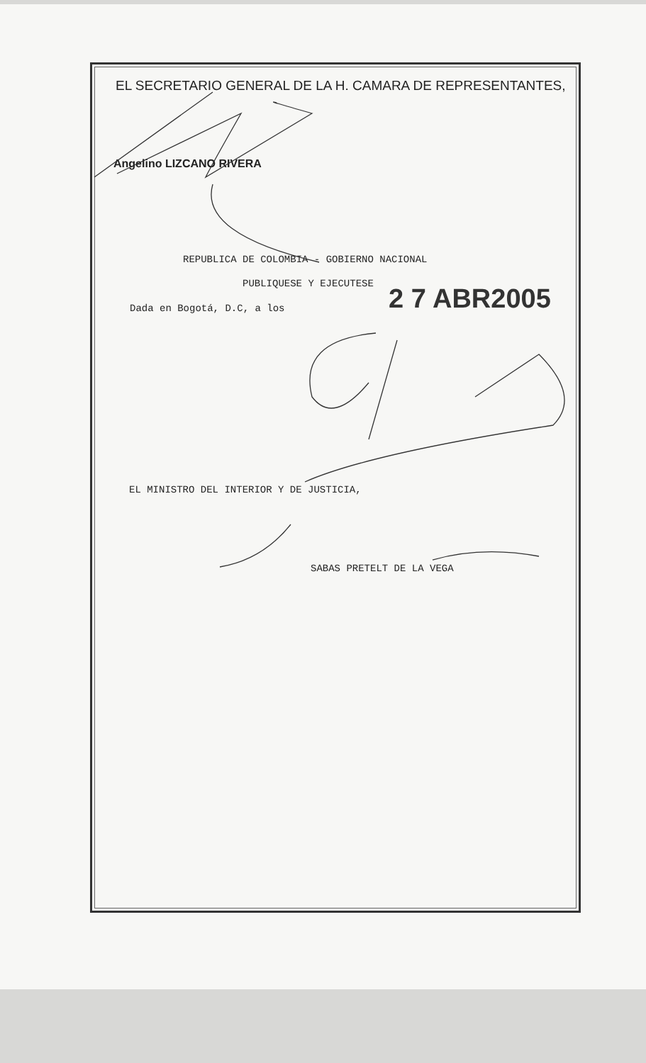EL SECRETARIO GENERAL DE LA H. CAMARA DE REPRESENTANTES,
Angelino LIZCANO RIVERA
REPUBLICA DE COLOMBIA - GOBIERNO NACIONAL
PUBLIQUESE Y EJECUTESE
Dada en Bogotá, D.C, a los 2 7 ABR2005
EL MINISTRO DEL INTERIOR Y DE JUSTICIA,
SABAS PRETELT DE LA VEGA